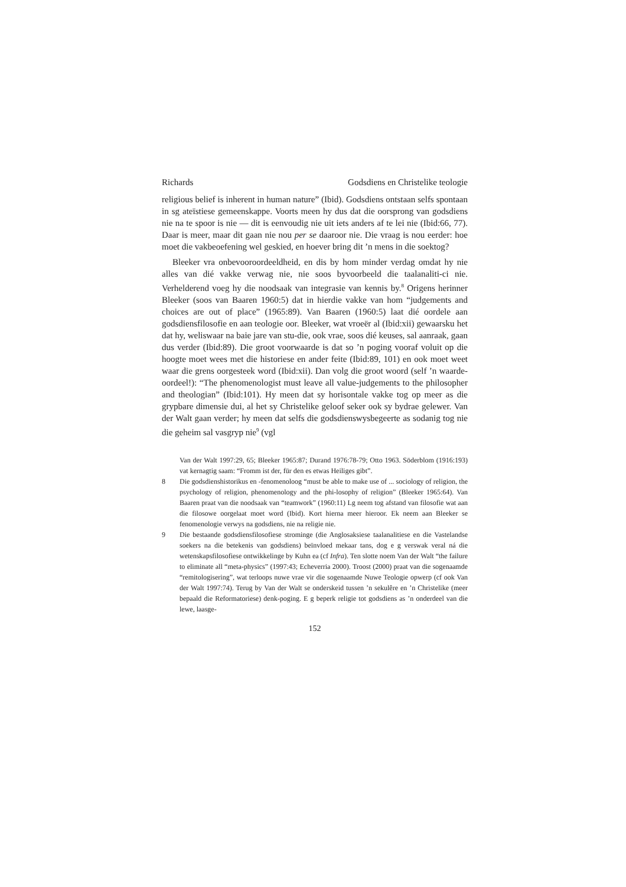Richards Godsdiens en Christelike teologie
religious belief is inherent in human nature” (Ibid). Godsdiens ontstaan selfs spontaan in sg ateïstiese gemeenskappe. Voorts meen hy dus dat die oorsprong van godsdiens nie na te spoor is nie — dit is eenvoudig nie uit iets anders af te lei nie (Ibid:66, 77). Daar is meer, maar dit gaan nie nou per se daaroor nie. Die vraag is nou eerder: hoe moet die vakbeoefening wel geskied, en hoever bring dit ’n mens in die soektog?
Bleeker vra onbevooroordeeldheid, en dis by hom minder verdag omdat hy nie alles van dié vakke verwag nie, nie soos byvoorbeeld die taalanaliti-ci nie. Verhelderend voeg hy die noodsaak van integrasie van kennis by.<sup>8</sup> Origens herinner Bleeker (soos van Baaren 1960:5) dat in hierdie vakke van hom “judgements and choices are out of place” (1965:89). Van Baaren (1960:5) laat dié oordele aan godsdiensfilosofie en aan teologie oor. Bleeker, wat vroeër al (Ibid:xii) gewaarsku het dat hy, weliswaar na baie jare van stu-die, ook vrae, soos dié keuses, sal aanraak, gaan dus verder (Ibid:89). Die groot voorwaarde is dat so ’n poging vooraf voluit op die hoogte moet wees met die historiese en ander feite (Ibid:89, 101) en ook moet weet waar die grens oorgesteek word (Ibid:xii). Dan volg die groot woord (self ’n waarde-oordeel!): “The phenomenologist must leave all value-judgements to the philosopher and theologian” (Ibid:101). Hy meen dat sy horisontale vakke tog op meer as die grypbare dimensie dui, al het sy Christelike geloof seker ook sy bydrae gelewer. Van der Walt gaan verder; hy meen dat selfs die godsdienswysbegeerte as sodanig tog nie die geheim sal vasgryp nie<sup>9</sup> (vgl
Van der Walt 1997:29, 65; Bleeker 1965:87; Durand 1976:78-79; Otto 1963. Söderblom (1916:193) vat kernagtig saam: “Fromm ist der, für den es etwas Heiliges gibt”.
8 Die godsdienshistorikus en -fenomenoloog “must be able to make use of ... sociology of religion, the psychology of religion, phenomenology and the phi-losophy of religion” (Bleeker 1965:64). Van Baaren praat van die noodsaak van “teamwork” (1960:11) Lg neem tog afstand van filosofie wat aan die filosowe oorgelaat moet word (Ibid). Kort hierna meer hieroor. Ek neem aan Bleeker se fenomenologie verwys na godsdiens, nie na religie nie.
9 Die bestaande godsdiensfilosofiese strominge (die Anglosaksiese taalanalitiese en die Vastelandse soekers na die betekenis van godsdiens) beïnvloed mekaar tans, dog e g verswak veral ná die wetenskapsfilosofiese ontwikkelinge by Kuhn ea (cf Infra). Ten slotte noem Van der Walt “the failure to eliminate all “meta-physics” (1997:43; Echeverria 2000). Troost (2000) praat van die sogenaamde “remitologisering”, wat terloops nuwe vrae vir die sogenaamde Nuwe Teologie opwerp (cf ook Van der Walt 1997:74). Terug by Van der Walt se onderskeid tussen ’n sekulêre en ’n Christelike (meer bepaald die Reformatoriese) denk-poging. E g beperk religie tot godsdiens as ’n onderdeel van die lewe, laasge-
152